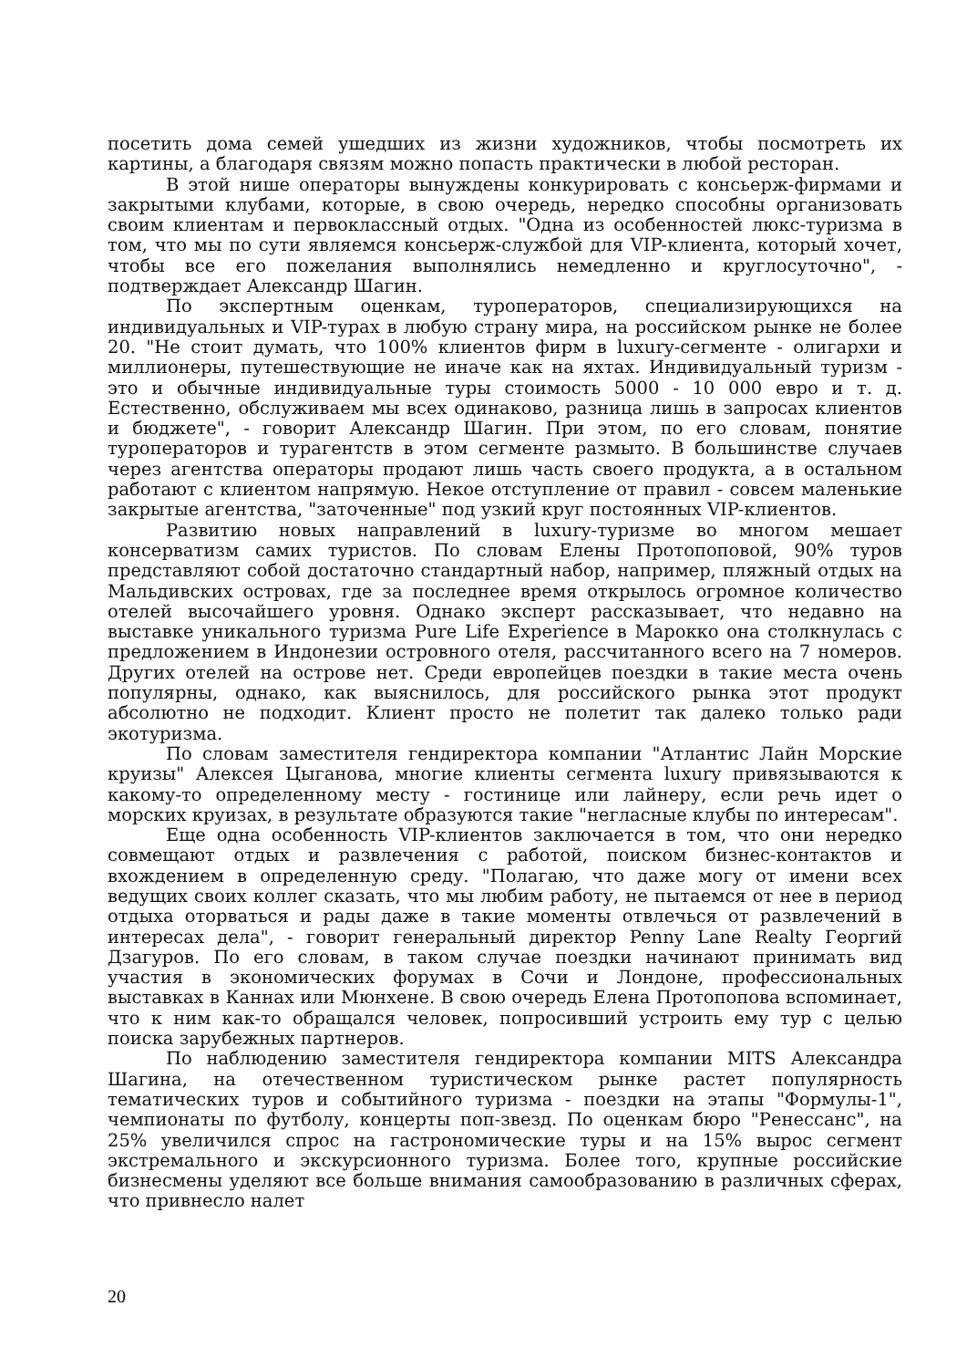посетить дома семей ушедших из жизни художников, чтобы посмотреть их картины, а благодаря связям можно попасть практически в любой ресторан.
В этой нише операторы вынуждены конкурировать с консьерж-фирмами и закрытыми клубами, которые, в свою очередь, нередко способны организовать своим клиентам и первоклассный отдых. "Одна из особенностей люкс-туризма в том, что мы по сути являемся консьерж-службой для VIP-клиента, который хочет, чтобы все его пожелания выполнялись немедленно и круглосуточно", - подтверждает Александр Шагин.
По экспертным оценкам, туроператоров, специализирующихся на индивидуальных и VIP-турах в любую страну мира, на российском рынке не более 20. "Не стоит думать, что 100% клиентов фирм в luxury-сегменте - олигархи и миллионеры, путешествующие не иначе как на яхтах. Индивидуальный туризм - это и обычные индивидуальные туры стоимость 5000 - 10 000 евро и т. д. Естественно, обслуживаем мы всех одинаково, разница лишь в запросах клиентов и бюджете", - говорит Александр Шагин. При этом, по его словам, понятие туроператоров и турагентств в этом сегменте размыто. В большинстве случаев через агентства операторы продают лишь часть своего продукта, а в остальном работают с клиентом напрямую. Некое отступление от правил - совсем маленькие закрытые агентства, "заточенные" под узкий круг постоянных VIP-клиентов.
Развитию новых направлений в luxury-туризме во многом мешает консерватизм самих туристов. По словам Елены Протопоповой, 90% туров представляют собой достаточно стандартный набор, например, пляжный отдых на Мальдивских островах, где за последнее время открылось огромное количество отелей высочайшего уровня. Однако эксперт рассказывает, что недавно на выставке уникального туризма Pure Life Experience в Марокко она столкнулась с предложением в Индонезии островного отеля, рассчитанного всего на 7 номеров. Других отелей на острове нет. Среди европейцев поездки в такие места очень популярны, однако, как выяснилось, для российского рынка этот продукт абсолютно не подходит. Клиент просто не полетит так далеко только ради экотуризма.
По словам заместителя гендиректора компании "Атлантис Лайн Морские круизы" Алексея Цыганова, многие клиенты сегмента luxury привязываются к какому-то определенному месту - гостинице или лайнеру, если речь идет о морских круизах, в результате образуются такие "негласные клубы по интересам".
Еще одна особенность VIP-клиентов заключается в том, что они нередко совмещают отдых и развлечения с работой, поиском бизнес-контактов и вхождением в определенную среду. "Полагаю, что даже могу от имени всех ведущих своих коллег сказать, что мы любим работу, не пытаемся от нее в период отдыха оторваться и рады даже в такие моменты отвлечься от развлечений в интересах дела", - говорит генеральный директор Penny Lane Realty Георгий Дзагуров. По его словам, в таком случае поездки начинают принимать вид участия в экономических форумах в Сочи и Лондоне, профессиональных выставках в Каннах или Мюнхене. В свою очередь Елена Протопопова вспоминает, что к ним как-то обращался человек, попросивший устроить ему тур с целью поиска зарубежных партнеров.
По наблюдению заместителя гендиректора компании MITS Александра Шагина, на отечественном туристическом рынке растет популярность тематических туров и событийного туризма - поездки на этапы "Формулы-1", чемпионаты по футболу, концерты поп-звезд. По оценкам бюро "Ренессанс", на 25% увеличился спрос на гастрономические туры и на 15% вырос сегмент экстремального и экскурсионного туризма. Более того, крупные российские бизнесмены уделяют все больше внимания самообразованию в различных сферах, что привнесло налет
20